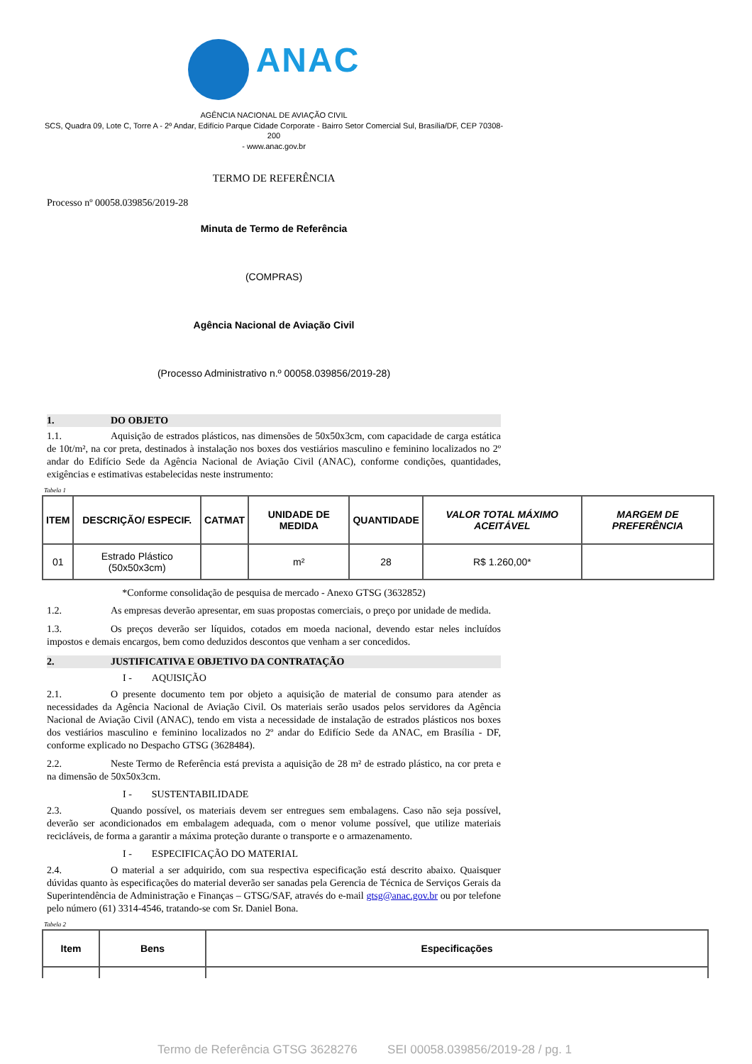ANAC
AGÊNCIA NACIONAL DE AVIAÇÃO CIVIL
SCS, Quadra 09, Lote C, Torre A - 2º Andar, Edifício Parque Cidade Corporate - Bairro Setor Comercial Sul, Brasília/DF, CEP 70308-200
- www.anac.gov.br
TERMO DE REFERÊNCIA
Processo nº 00058.039856/2019-28
Minuta de Termo de Referência
(COMPRAS)
Agência Nacional de Aviação Civil
(Processo Administrativo n.º 00058.039856/2019-28)
1. DO OBJETO
1.1. Aquisição de estrados plásticos, nas dimensões de 50x50x3cm, com capacidade de carga estática de 10t/m², na cor preta, destinados à instalação nos boxes dos vestiários masculino e feminino localizados no 2º andar do Edifício Sede da Agência Nacional de Aviação Civil (ANAC), conforme condições, quantidades, exigências e estimativas estabelecidas neste instrumento:
Tabela 1
| ITEM | DESCRIÇÃO/ ESPECIF. | CATMAT | UNIDADE DE MEDIDA | QUANTIDADE | VALOR TOTAL MÁXIMO ACEITÁVEL | MARGEM DE PREFERÊNCIA |
| --- | --- | --- | --- | --- | --- | --- |
| 01 | Estrado Plástico (50x50x3cm) | | m² | 28 | R$ 1.260,00* | |
*Conforme consolidação de pesquisa de mercado - Anexo GTSG (3632852)
1.2. As empresas deverão apresentar, em suas propostas comerciais, o preço por unidade de medida.
1.3. Os preços deverão ser líquidos, cotados em moeda nacional, devendo estar neles incluídos impostos e demais encargos, bem como deduzidos descontos que venham a ser concedidos.
2. JUSTIFICATIVA E OBJETIVO DA CONTRATAÇÃO
I - AQUISIÇÃO
2.1. O presente documento tem por objeto a aquisição de material de consumo para atender as necessidades da Agência Nacional de Aviação Civil. Os materiais serão usados pelos servidores da Agência Nacional de Aviação Civil (ANAC), tendo em vista a necessidade de instalação de estrados plásticos nos boxes dos vestiários masculino e feminino localizados no 2º andar do Edifício Sede da ANAC, em Brasília - DF, conforme explicado no Despacho GTSG (3628484).
2.2. Neste Termo de Referência está prevista a aquisição de 28 m² de estrado plástico, na cor preta e na dimensão de 50x50x3cm.
I - SUSTENTABILIDADE
2.3. Quando possível, os materiais devem ser entregues sem embalagens. Caso não seja possível, deverão ser acondicionados em embalagem adequada, com o menor volume possível, que utilize materiais recicláveis, de forma a garantir a máxima proteção durante o transporte e o armazenamento.
I - ESPECIFICAÇÃO DO MATERIAL
2.4. O material a ser adquirido, com sua respectiva especificação está descrito abaixo. Quaisquer dúvidas quanto às especificações do material deverão ser sanadas pela Gerencia de Técnica de Serviços Gerais da Superintendência de Administração e Finanças – GTSG/SAF, através do e-mail gtsg@anac.gov.br ou por telefone pelo número (61) 3314-4546, tratando-se com Sr. Daniel Bona.
Tabela 2
| Item | Bens | Especificações |
| --- | --- | --- |
Termo de Referência GTSG 3628276 SEI 00058.039856/2019-28 / pg. 1